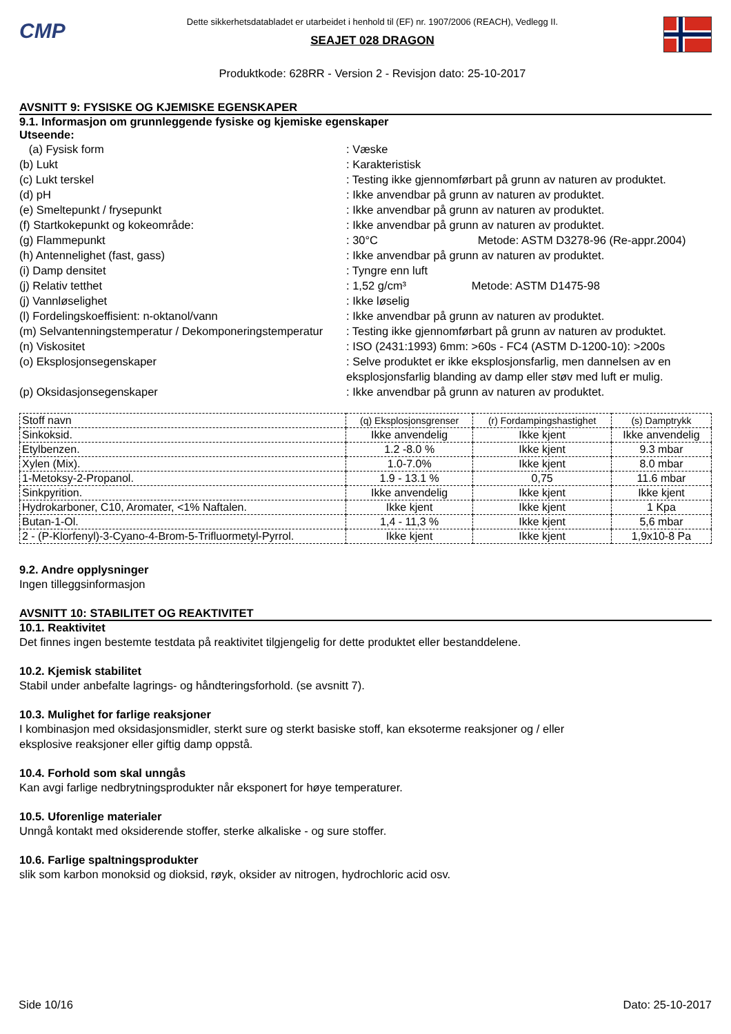CMP
Dette sikkerhetsdatabladet er utarbeidet i henhold til (EF) nr. 1907/2006 (REACH), Vedlegg II.
SEAJET 028 DRAGON
Produktkode: 628RR - Version 2 - Revisjon dato: 25-10-2017
AVSNITT 9: FYSISKE OG KJEMISKE EGENSKAPER
9.1. Informasjon om grunnleggende fysiske og kjemiske egenskaper
Utseende:
(a) Fysisk form : Væske
(b) Lukt : Karakteristisk
(c) Lukt terskel : Testing ikke gjennomførbart på grunn av naturen av produktet.
(d) pH : Ikke anvendbar på grunn av naturen av produktet.
(e) Smeltepunkt / frysepunkt : Ikke anvendbar på grunn av naturen av produktet.
(f) Startkokepunkt og kokeområde: : Ikke anvendbar på grunn av naturen av produktet.
(g) Flammepunkt : 30°C Metode: ASTM D3278-96 (Re-appr.2004)
(h) Antennelighet (fast, gass) : Ikke anvendbar på grunn av naturen av produktet.
(i) Damp densitet : Tyngre enn luft
(j) Relativ tetthet : 1,52 g/cm³ Metode: ASTM D1475-98
(j) Vannløselighet : Ikke løselig
(l) Fordelingskoeffisient: n-oktanol/vann : Ikke anvendbar på grunn av naturen av produktet.
(m) Selvantenningstemperatur / Dekomponeringstemperatur
: Testing ikke gjennomførbart på grunn av naturen av produktet.
(n) Viskositet : ISO (2431:1993) 6mm: >60s - FC4 (ASTM D-1200-10): >200s
(o) Eksplosjonsegenskaper : Selve produktet er ikke eksplosjonsfarlig, men dannelsen av en eksplosjonsfarlig blanding av damp eller støv med luft er mulig.
(p) Oksidasjonsegenskaper : Ikke anvendbar på grunn av naturen av produktet.
| Stoff navn | (q) Eksplosjonsgrenser | (r) Fordampingshastighet | (s) Damptrykk |
| --- | --- | --- | --- |
| Sinkoksid. | Ikke anvendelig | Ikke kjent | Ikke anvendelig |
| Etylbenzen. | 1.2 -8.0 % | Ikke kjent | 9.3 mbar |
| Xylen (Mix). | 1.0-7.0% | Ikke kjent | 8.0 mbar |
| 1-Metoksy-2-Propanol. | 1.9 - 13.1 % | 0,75 | 11.6 mbar |
| Sinkpyrition. | Ikke anvendelig | Ikke kjent | Ikke kjent |
| Hydrokarboner, C10, Aromater, <1% Naftalen. | Ikke kjent | Ikke kjent | 1 Kpa |
| Butan-1-Ol. | 1,4 - 11,3 % | Ikke kjent | 5,6 mbar |
| 2 - (P-Klorfenyl)-3-Cyano-4-Brom-5-Trifluormetyl-Pyrrol. | Ikke kjent | Ikke kjent | 1,9x10-8 Pa |
9.2. Andre opplysninger
Ingen tilleggsinformasjon
AVSNITT 10: STABILITET OG REAKTIVITET
10.1. Reaktivitet
Det finnes ingen bestemte testdata på reaktivitet tilgjengelig for dette produktet eller bestanddelene.
10.2. Kjemisk stabilitet
Stabil under anbefalte lagrings- og håndteringsforhold. (se avsnitt 7).
10.3. Mulighet for farlige reaksjoner
I kombinasjon med oksidasjonsmidler, sterkt sure og sterkt basiske stoff, kan eksoterme reaksjoner og / eller
eksplosive reaksjoner eller giftig damp oppstå.
10.4. Forhold som skal unngås
Kan avgi farlige nedbrytningsprodukter når eksponert for høye temperaturer.
10.5. Uforenlige materialer
Unngå kontakt med oksiderende stoffer, sterke alkaliske - og sure stoffer.
10.6. Farlige spaltningsprodukter
slik som karbon monoksid og dioksid, røyk, oksider av nitrogen, hydrochloric acid osv.
Side 10/16 Dato: 25-10-2017